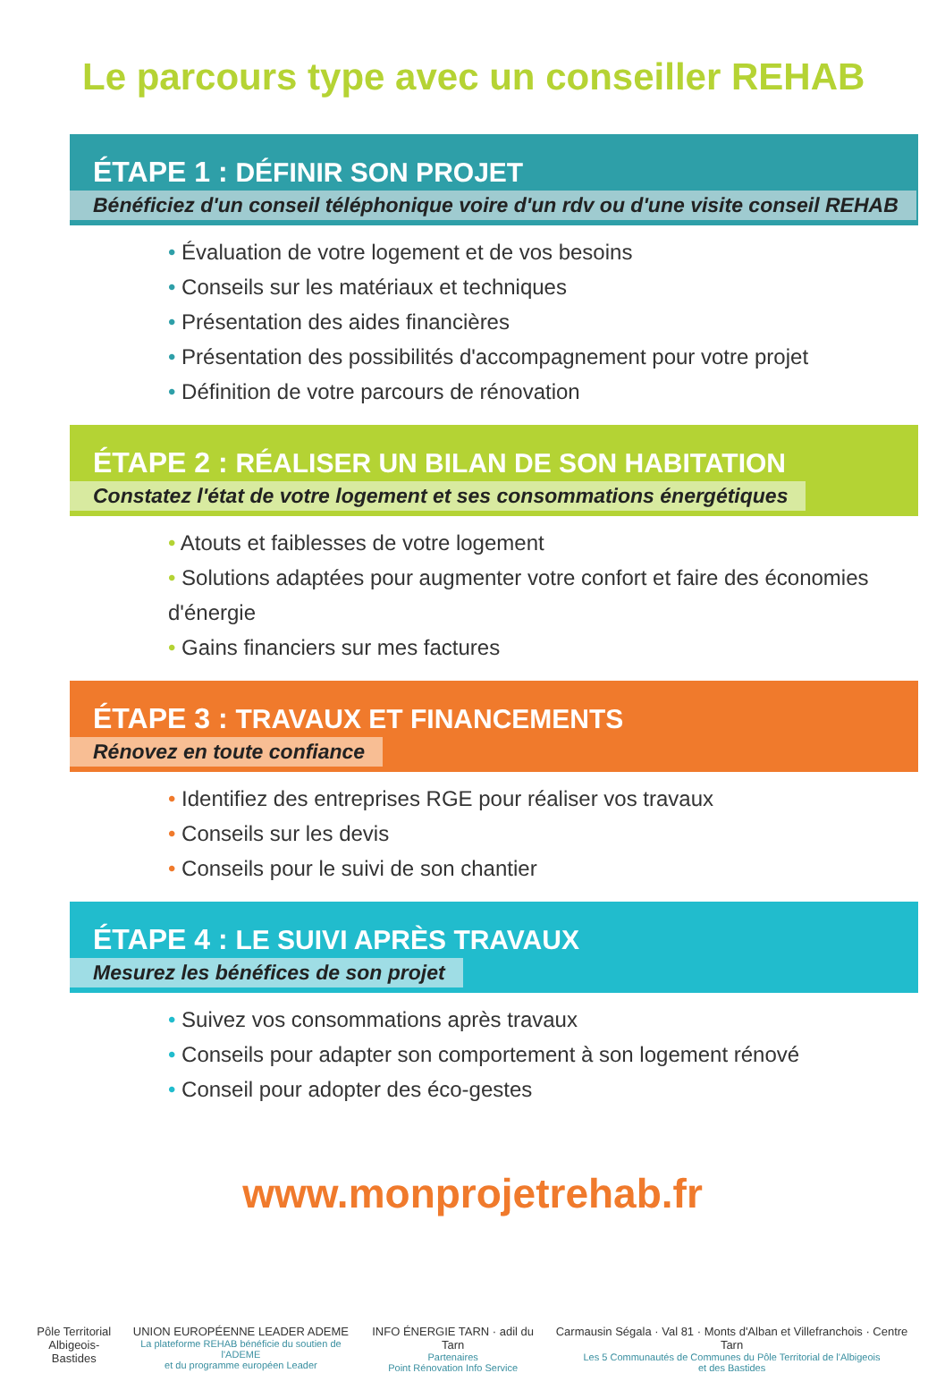Le parcours type avec un conseiller REHAB
ÉTAPE 1 : DÉFINIR SON PROJET
Bénéficiez d'un conseil téléphonique voire d'un rdv ou d'une visite conseil REHAB
• Évaluation de votre logement et de vos besoins
• Conseils sur les matériaux et techniques
• Présentation des aides financières
• Présentation des possibilités d'accompagnement pour votre projet
• Définition de votre parcours de rénovation
ÉTAPE 2 : RÉALISER UN BILAN DE SON HABITATION
Constatez l'état de votre logement et ses consommations énergétiques
• Atouts et faiblesses de votre logement
• Solutions adaptées pour augmenter votre confort et faire des économies d'énergie
• Gains financiers sur mes factures
ÉTAPE 3 : TRAVAUX ET FINANCEMENTS
Rénovez en toute confiance
• Identifiez des entreprises RGE pour réaliser vos travaux
• Conseils sur les devis
• Conseils pour le suivi de son chantier
ÉTAPE 4 : LE SUIVI APRÈS TRAVAUX
Mesurez les bénéfices de son projet
• Suivez vos consommations après travaux
• Conseils pour adapter son comportement à son logement rénové
• Conseil pour adopter des éco-gestes
www.monprojetrehab.fr
Pôle Territorial
Albigeois-Bastides
UNION EUROPÉENNE LEADER ADEME
La plateforme REHAB bénéficie du soutien de l'ADEME
et du programme européen Leader
INFO ÉNERGIE TARN · adil du Tarn
Partenaires
Point Rénovation Info Service
Carmausin Ségala · Val 81 · Monts d'Alban et Villefranchois · Centre Tarn
Les 5 Communautés de Communes du Pôle Territorial de l'Albigeois
et des Bastides